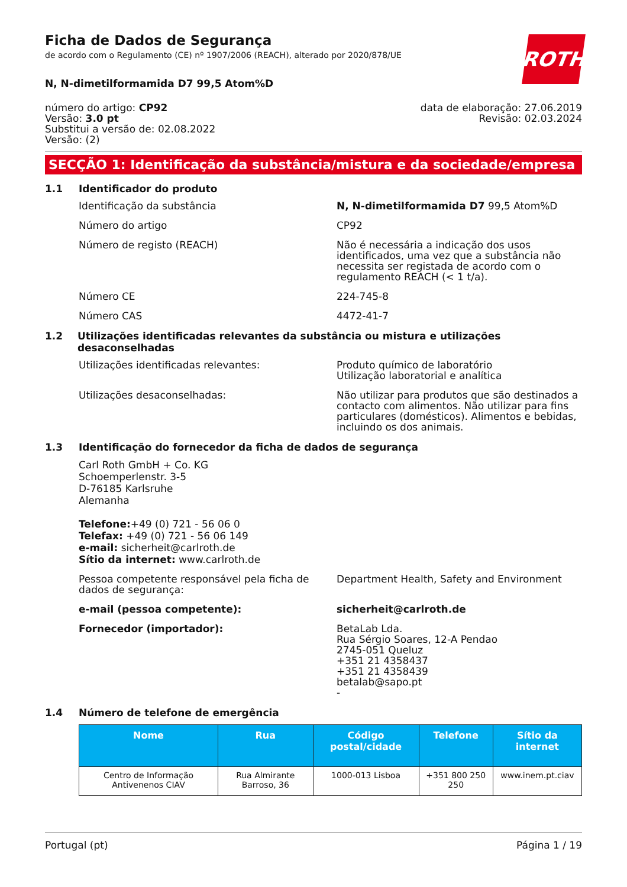Ficha de Dados de Segurança
de acordo com o Regulamento (CE) nº 1907/2006 (REACH), alterado por 2020/878/UE
ROTH
N, N-dimetilformamida D7 99,5 Atom%D
número do artigo: CP92
Versão: 3.0 pt
Substitui a versão de: 02.08.2022
Versão: (2)
data de elaboração: 27.06.2019
Revisão: 02.03.2024
SECÇÃO 1: Identificação da substância/mistura e da sociedade/empresa
1.1 Identificador do produto
Identificação da substância N, N-dimetilformamida D7 99,5 Atom%D
Número do artigo CP92
Número de registo (REACH) Não é necessária a indicação dos usos identificados, uma vez que a substância não necessita ser registada de acordo com o regulamento REACH (< 1 t/a).
Número CE 224-745-8
Número CAS 4472-41-7
1.2 Utilizações identificadas relevantes da substância ou mistura e utilizações desaconselhadas
Utilizações identificadas relevantes: Produto químico de laboratório
Utilização laboratorial e analítica
Utilizações desaconselhadas: Não utilizar para produtos que são destinados a contacto com alimentos. Não utilizar para fins particulares (domésticos). Alimentos e bebidas, incluindo os dos animais.
1.3 Identificação do fornecedor da ficha de dados de segurança
Carl Roth GmbH + Co. KG
Schoemperlenstr. 3-5
D-76185 Karlsruhe
Alemanha
Telefone:+49 (0) 721 - 56 06 0
Telefax: +49 (0) 721 - 56 06 149
e-mail: sicherheit@carlroth.de
Sítio da internet: www.carlroth.de
Pessoa competente responsável pela ficha de dados de segurança:
Department Health, Safety and Environment
e-mail (pessoa competente): sicherheit@carlroth.de
Fornecedor (importador): BetaLab Lda.
Rua Sérgio Soares, 12-A Pendao
2745-051 Queluz
+351 21 4358437
+351 21 4358439
betalab@sapo.pt
-
1.4 Número de telefone de emergência
| Nome | Rua | Código postal/cidade | Telefone | Sítio da internet |
| --- | --- | --- | --- | --- |
| Centro de Informação Antivenenos CIAV | Rua Almirante Barroso, 36 | 1000-013 Lisboa | +351 800 250 250 | www.inem.pt.ciav |
Portugal (pt) Página 1 / 19